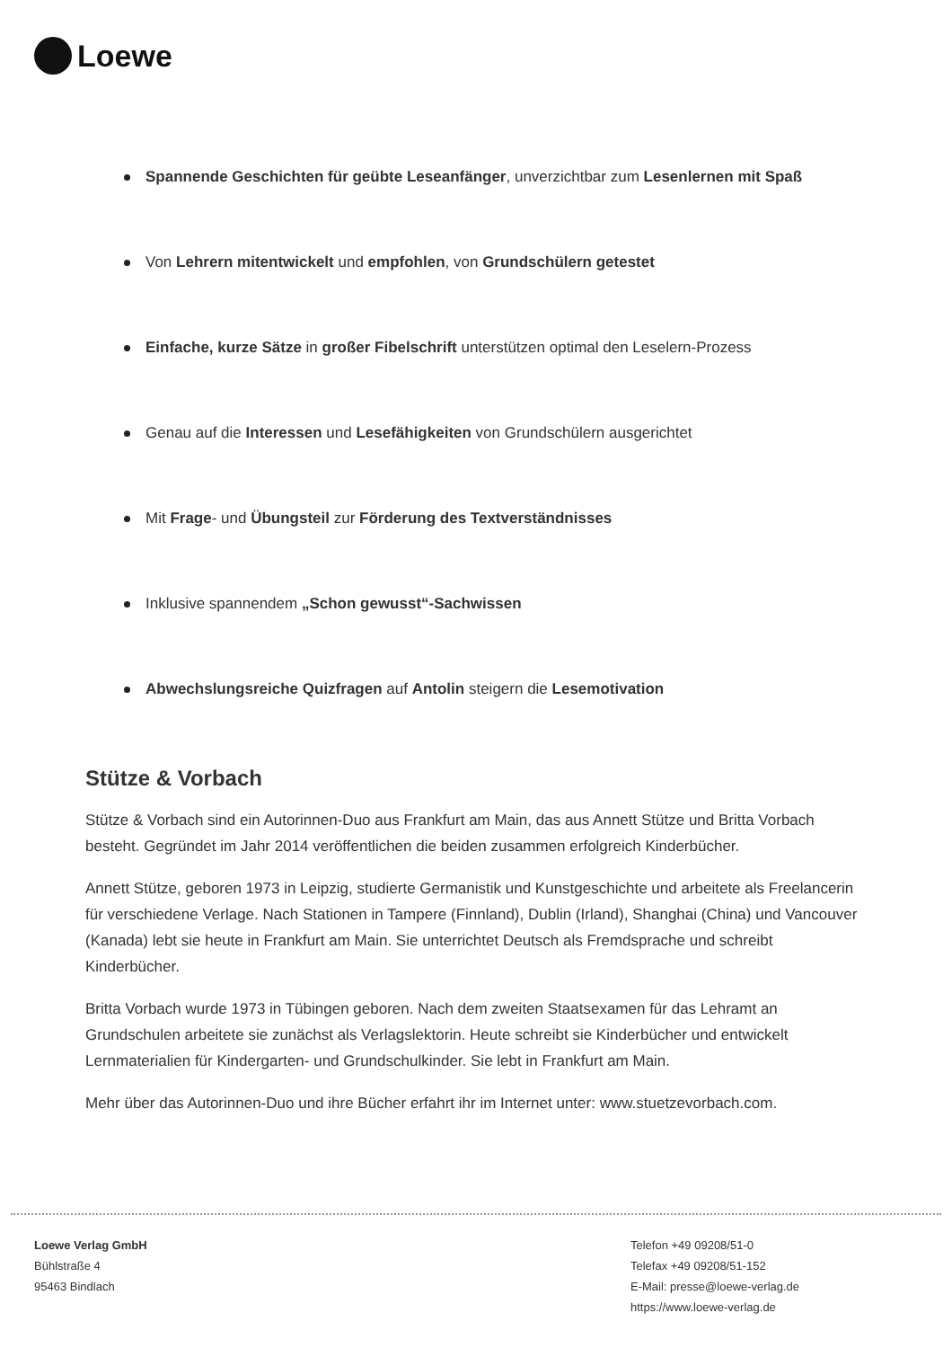Loewe
Spannende Geschichten für geübte Leseanfänger, unverzichtbar zum Lesenlernen mit Spaß
Von Lehrern mitentwickelt und empfohlen, von Grundschülern getestet
Einfache, kurze Sätze in großer Fibelschrift unterstützen optimal den Leselern-Prozess
Genau auf die Interessen und Lesefähigkeiten von Grundschülern ausgerichtet
Mit Frage- und Übungsteil zur Förderung des Textverständnisses
Inklusive spannendem „Schon gewusst“-Sachwissen
Abwechslungsreiche Quizfragen auf Antolin steigern die Lesemotivation
Stütze & Vorbach
Stütze & Vorbach sind ein Autorinnen-Duo aus Frankfurt am Main, das aus Annett Stütze und Britta Vorbach besteht. Gegründet im Jahr 2014 veröffentlichen die beiden zusammen erfolgreich Kinderbücher.
Annett Stütze, geboren 1973 in Leipzig, studierte Germanistik und Kunstgeschichte und arbeitete als Freelancerin für verschiedene Verlage. Nach Stationen in Tampere (Finnland), Dublin (Irland), Shanghai (China) und Vancouver (Kanada) lebt sie heute in Frankfurt am Main. Sie unterrichtet Deutsch als Fremdsprache und schreibt Kinderbücher.
Britta Vorbach wurde 1973 in Tübingen geboren. Nach dem zweiten Staatsexamen für das Lehramt an Grundschulen arbeitete sie zunächst als Verlagslektorin. Heute schreibt sie Kinderbücher und entwickelt Lernmaterialien für Kindergarten- und Grundschulkinder. Sie lebt in Frankfurt am Main.
Mehr über das Autorinnen-Duo und ihre Bücher erfahrt ihr im Internet unter: www.stuetzevorbach.com.
Loewe Verlag GmbH
Bühlstraße 4
95463 Bindlach
Telefon +49 09208/51-0
Telefax +49 09208/51-152
E-Mail: presse@loewe-verlag.de
https://www.loewe-verlag.de